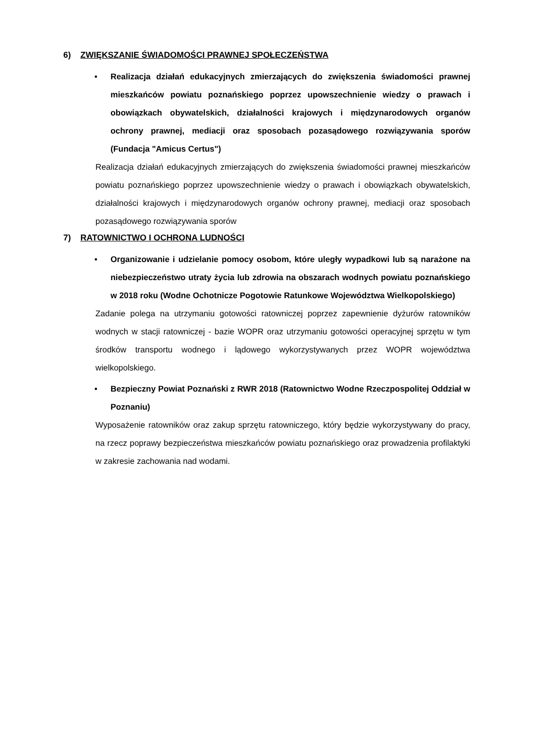6) ZWIĘKSZANIE ŚWIADOMOŚCI PRAWNEJ SPOŁECZEŃSTWA
• Realizacja działań edukacyjnych zmierzających do zwiększenia świadomości prawnej mieszkańców powiatu poznańskiego poprzez upowszechnienie wiedzy o prawach i obowiązkach obywatelskich, działalności krajowych i międzynarodowych organów ochrony prawnej, mediacji oraz sposobach pozasądowego rozwiązywania sporów (Fundacja "Amicus Certus")
Realizacja działań edukacyjnych zmierzających do zwiększenia świadomości prawnej mieszkańców powiatu poznańskiego poprzez upowszechnienie wiedzy o prawach i obowiązkach obywatelskich, działalności krajowych i międzynarodowych organów ochrony prawnej, mediacji oraz sposobach pozasądowego rozwiązywania sporów
7) RATOWNICTWO I OCHRONA LUDNOŚCI
• Organizowanie i udzielanie pomocy osobom, które uległy wypadkowi lub są narażone na niebezpieczeństwo utraty życia lub zdrowia na obszarach wodnych powiatu poznańskiego w 2018 roku (Wodne Ochotnicze Pogotowie Ratunkowe Województwa Wielkopolskiego)
Zadanie polega na utrzymaniu gotowości ratowniczej poprzez zapewnienie dyżurów ratowników wodnych w stacji ratowniczej - bazie WOPR oraz utrzymaniu gotowości operacyjnej sprzętu w tym środków transportu wodnego i lądowego wykorzystywanych przez WOPR województwa wielkopolskiego.
• Bezpieczny Powiat Poznański z RWR 2018 (Ratownictwo Wodne Rzeczpospolitej Oddział w Poznaniu)
Wyposażenie ratowników oraz zakup sprzętu ratowniczego, który będzie wykorzystywany do pracy, na rzecz poprawy bezpieczeństwa mieszkańców powiatu poznańskiego oraz prowadzenia profilaktyki w zakresie zachowania nad wodami.